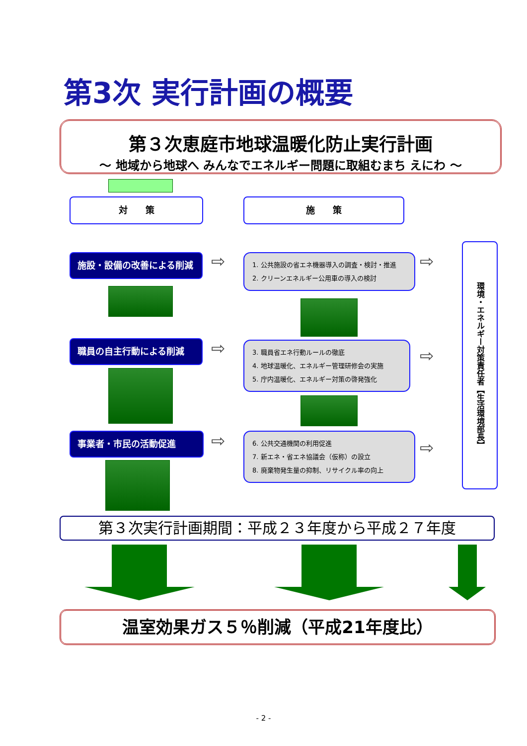第3次 実行計画の概要
第３次恵庭市地球温暖化防止実行計画
～ 地域から地球へ みんなでエネルギー問題に取組むまち えにわ ～
対　　策 施　　策
施設・設備の改善による削減 ⇨
1. 公共施設の省エネ機器導入の調査・検討・推進
2. クリーンエネルギー公用車の導入の検討
⇨
職員の自主行動による削減 ⇨
3. 職員省エネ行動ルールの徹底
4. 地球温暖化、エネルギー管理研修会の実施
5. 庁内温暖化、エネルギー対策の啓発強化
⇨
事業者・市民の活動促進 ⇨
6. 公共交通機関の利用促進
7. 新エネ・省エネ協議会（仮称）の設立
8. 廃棄物発生量の抑制、リサイクル率の向上
⇨
環境・エネルギー対策責任者 【生活環境部長】
第３次実行計画期間：平成２３年度から平成２７年度
温室効果ガス５％削減（平成21年度比）
- 2 -